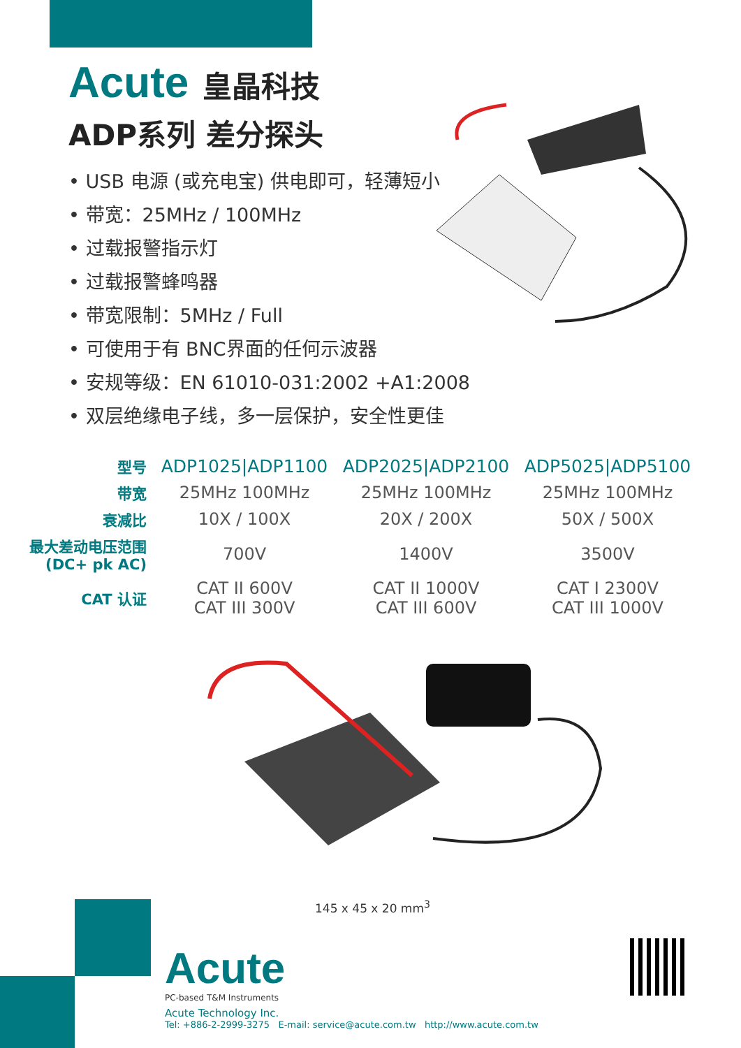Acute
皇晶科技
ADP系列 差分探头
• USB 电源 (或充电宝) 供电即可，轻薄短小
• 带宽：25MHz / 100MHz
• 过载报警指示灯
• 过载报警蜂鸣器
• 带宽限制：5MHz / Full
• 可使用于有 BNC界面的任何示波器
• 安规等级：EN 61010-031:2002 +A1:2008
• 双层绝缘电子线，多一层保护，安全性更佳
| 型号 | ADP1025/ADP1100 | ADP2025/ADP2100 | ADP5025/ADP5100 |
| --- | --- | --- | --- |
| 带宽 | 25MHz 100MHz | 25MHz 100MHz | 25MHz 100MHz |
| 衰减比 | 10X / 100X | 20X / 200X | 50X / 500X |
| 最大差动电压范围 (DC+ pk AC) | 700V | 1400V | 3500V |
| CAT 认证 | CAT II 600V CAT III 300V | CAT II 1000V CAT III 600V | CAT I 2300V CAT III 1000V |
145 x 45 x 20 mm<sup>3</sup>
Acute
PC-based T&M Instruments
Acute Technology Inc.
Tel: +886-2-2999-3275 E-mail: service@acute.com.tw http://www.acute.com.tw